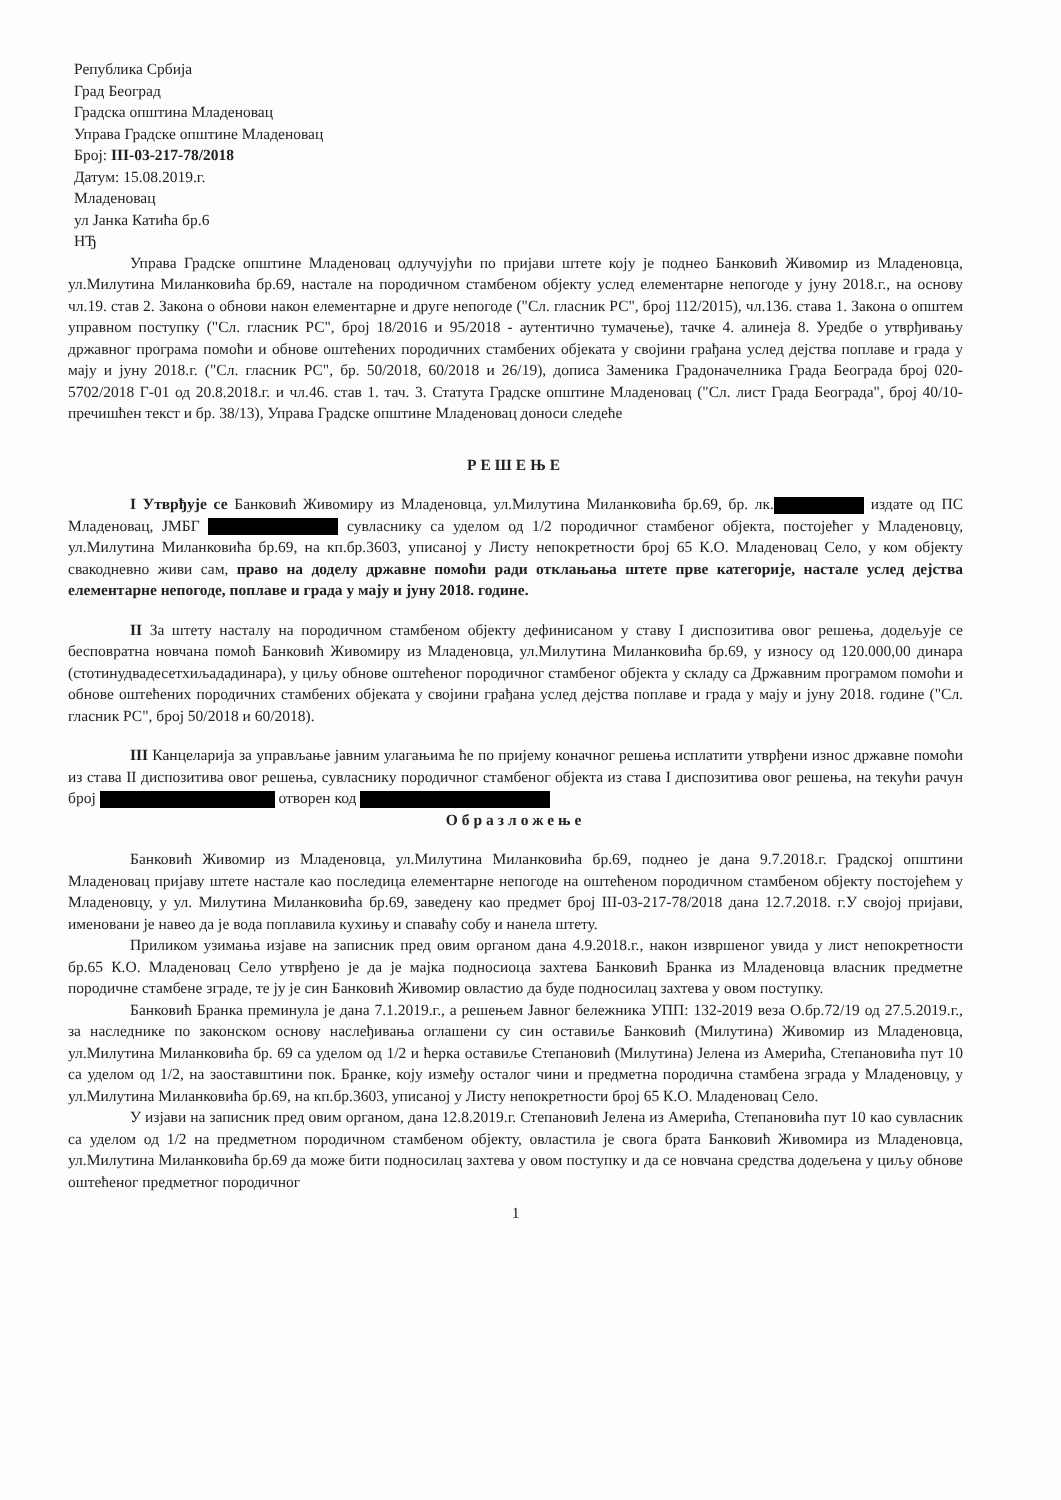Република Србија
Град Београд
Градска општина Младеновац
Управа Градске општине Младеновац
Број: III-03-217-78/2018
Датум: 15.08.2019.г.
Младеновац
ул Јанка Катића бр.6
НЂ
Управа Градске општине Младеновац одлучујући по пријави штете коју је поднео Банковић Живомир из Младеновца, ул.Милутина Миланковића бр.69, настале на породичном стамбеном објекту услед елементарне непогоде у јуну 2018.г., на основу чл.19. став 2. Закона о обнови након елементарне и друге непогоде ("Сл. гласник РС", број 112/2015), чл.136. става 1. Закона о општем управном поступку ("Сл. гласник РС", број 18/2016 и 95/2018 - аутентично тумачење), тачке 4. алинеја 8. Уредбе о утврђивању државног програма помоћи и обнове оштећених породичних стамбених објеката у својини грађана услед дејства поплаве и града у мају и јуну 2018.г. ("Сл. гласник РС", бр. 50/2018, 60/2018 и 26/19), дописа Заменика Градоначелника Града Београда број 020-5702/2018 Г-01 од 20.8.2018.г. и чл.46. став 1. тач. 3. Статута Градске општине Младеновац ("Сл. лист Града Београда", број 40/10-пречишћен текст и бр. 38/13), Управа Градске општине Младеновац доноси следеће
РЕШЕЊЕ
I Утврђује се Банковић Живомиру из Младеновца, ул.Милутина Миланковића бр.69, бр. лк. издате од ПС Младеновац, ЈМБГ сувласнику са уделом од 1/2 породичног стамбеног објекта, постојећег у Младеновцу, ул.Милутина Миланковића бр.69, на кп.бр.3603, уписаној у Листу непокретности број 65 К.О. Младеновац Село, у ком објекту свакодневно живи сам, право на доделу државне помоћи ради отклањања штете прве категорије, настале услед дејства елементарне непогоде, поплаве и града у мају и јуну 2018. године.
II За штету насталу на породичном стамбеном објекту дефинисаном у ставу I диспозитива овог решења, додељује се бесповратна новчана помоћ Банковић Живомиру из Младеновца, ул.Милутина Миланковића бр.69, у износу од 120.000,00 динара (стотинудвадесетхиљададинара), у циљу обнове оштећеног породичног стамбеног објекта у складу са Државним програмом помоћи и обнове оштећених породичних стамбених објеката у својини грађана услед дејства поплаве и града у мају и јуну 2018. године ("Сл. гласник РС", број 50/2018 и 60/2018).
III Канцеларија за управљање јавним улагањима ће по пријему коначног решења исплатити утврђени износ државне помоћи из става II диспозитива овог решења, сувласнику породичног стамбеног објекта из става I диспозитива овог решења, на текући рачун број отворен код
Образложење
Банковић Живомир из Младеновца, ул.Милутина Миланковића бр.69, поднео је дана 9.7.2018.г. Градској општини Младеновац пријаву штете настале као последица елементарне непогоде на оштећеном породичном стамбеном објекту постојећем у Младеновцу, у ул. Милутина Миланковића бр.69, заведену као предмет број III-03-217-78/2018 дана 12.7.2018. г.У својој пријави, именовани је навео да је вода поплавила кухињу и спаваћу собу и нанела штету.
Приликом узимања изјаве на записник пред овим органом дана 4.9.2018.г., након извршеног увида у лист непокретности бр.65 К.О. Младеновац Село утврђено је да је мајка подносиоца захтева Банковић Бранка из Младеновца власник предметне породичне стамбене зграде, те ју је син Банковић Живомир овластио да буде подносилац захтева у овом поступку.
Банковић Бранка преминула је дана 7.1.2019.г., а решењем Јавног бележника УПП: 132-2019 веза О.бр.72/19 од 27.5.2019.г., за наследнике по законском основу наслеђивања оглашени су син оставиље Банковић (Милутина) Живомир из Младеновца, ул.Милутина Миланковића бр. 69 са уделом од 1/2 и ћерка оставиље Степановић (Милутина) Јелена из Амерића, Степановића пут 10 са уделом од 1/2, на заоставштини пок. Бранке, коју између осталог чини и предметна породична стамбена зграда у Младеновцу, у ул.Милутина Миланковића бр.69, на кп.бр.3603, уписаној у Листу непокретности број 65 К.О. Младеновац Село.
У изјави на записник пред овим органом, дана 12.8.2019.г. Степановић Јелена из Амерића, Степановића пут 10 као сувласник са уделом од 1/2 на предметном породичном стамбеном објекту, овластила је свога брата Банковић Живомира из Младеновца, ул.Милутина Миланковића бр.69 да може бити подносилац захтева у овом поступку и да се новчана средства додељена у циљу обнове оштећеног предметног породичног
1